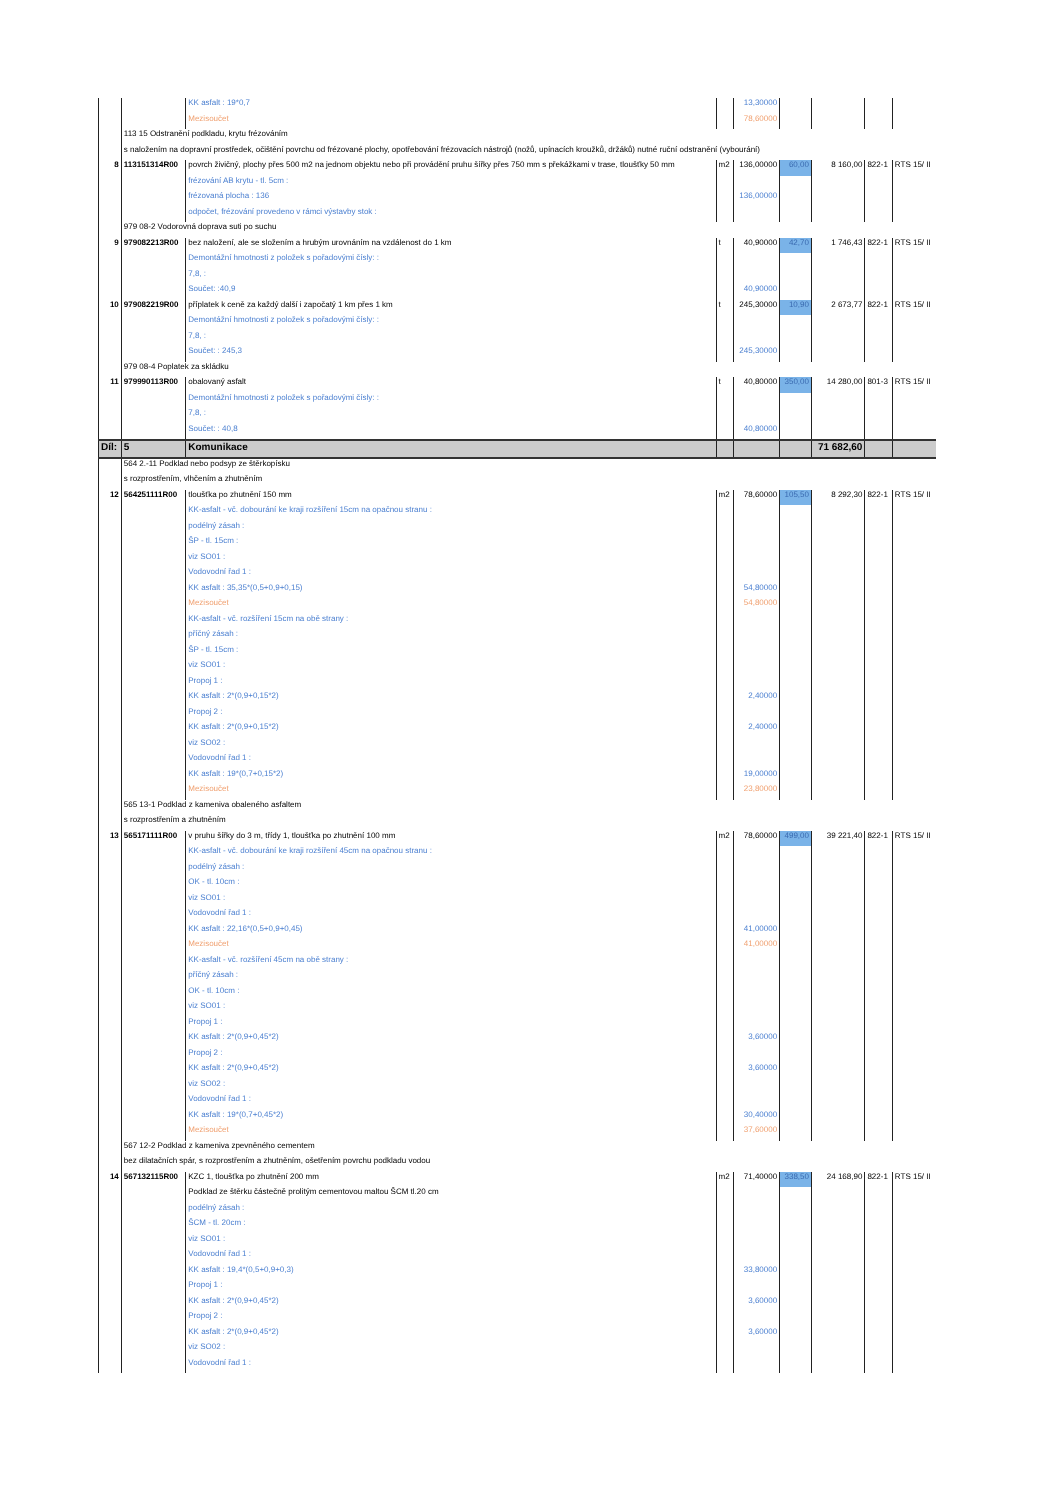| | | KK asfalt : 19*0,7 | | 13,30000 | | | | |
| | | Mezisoučet | | 78,60000 | | | | |
| | 113 15 Odstranění podkladu, krytu frézováním | | | | | | | |
| | s naložením na dopravní prostředek, očištění povrchu od frézované plochy, opotřebování frézovacích nástrojů (nožů, upínacích kroužků, držáků) nutné ruční odstranění (vybourání) | | | | | | | |
| 8 | 113151314R00 | povrch živičný, plochy přes 500 m2 na jednom objektu nebo při provádění pruhu šířky přes 750 mm s překážkami v trase, tloušťky 50 mm | m2 | 136,00000 | 60,00 | 8 160,00 | 822-1 | RTS 15/ II |
| | | frézování AB krytu - tl. 5cm : | | | | | | |
| | | frézovaná plocha : 136 | | 136,00000 | | | | |
| | | odpočet, frézování provedeno v rámci výstavby stok : | | | | | | |
| | 979 08-2 Vodorovná doprava suti po suchu | | | | | | | |
| 9 | 979082213R00 | bez naložení, ale se složením a hrubým urovnáním na vzdálenost do 1 km | t | 40,90000 | 42,70 | 1 746,43 | 822-1 | RTS 15/ II |
| | | Demontážní hmotnosti z položek s pořadovými čísly: : | | | | | | |
| | | 7,8, : | | | | | | |
| | | Součet: :40,9 | | 40,90000 | | | | |
| 10 | 979082219R00 | příplatek k ceně za každý další i započatý 1 km přes 1 km | t | 245,30000 | 10,90 | 2 673,77 | 822-1 | RTS 15/ II |
| | | Demontážní hmotnosti z položek s pořadovými čísly: : | | | | | | |
| | | 7,8, : | | | | | | |
| | | Součet: : 245,3 | | 245,30000 | | | | |
| | 979 08-4 Poplatek za skládku | | | | | | | |
| 11 | 979990113R00 | obalovaný asfalt | t | 40,80000 | 350,00 | 14 280,00 | 801-3 | RTS 15/ II |
| | | Demontážní hmotnosti z položek s pořadovými čísly: : | | | | | | |
| | | 7,8, : | | | | | | |
| | | Součet: : 40,8 | | 40,80000 | | | | |
| Díl: | 5 | Komunikace | | | | 71 682,60 | | |
| | 564 2.-11 Podklad nebo podsyp ze štěrkopísku | | | | | | | |
| | s rozprostřením, vlhčením a zhutněním | | | | | | | |
| 12 | 564251111R00 | tloušťka po zhutnění 150 mm | m2 | 78,60000 | 105,50 | 8 292,30 | 822-1 | RTS 15/ II |
| | | KK-asfalt - vč. dobourání ke kraji rozšíření 15cm na opačnou stranu : | | | | | | |
| | | podélný zásah : | | | | | | |
| | | ŠP - tl. 15cm : | | | | | | |
| | | viz SO01 : | | | | | | |
| | | Vodovodní řad 1 : | | | | | | |
| | | KK asfalt : 35,35*(0,5+0,9+0,15) | | 54,80000 | | | | |
| | | Mezisoučet | | 54,80000 | | | | |
| | | KK-asfalt - vč. rozšíření 15cm na obě strany : | | | | | | |
| | | příčný zásah : | | | | | | |
| | | ŠP - tl. 15cm : | | | | | | |
| | | viz SO01 : | | | | | | |
| | | Propoj 1 : | | | | | | |
| | | KK asfalt : 2*(0,9+0,15*2) | | 2,40000 | | | | |
| | | Propoj 2 : | | | | | | |
| | | KK asfalt : 2*(0,9+0,15*2) | | 2,40000 | | | | |
| | | viz SO02 : | | | | | | |
| | | Vodovodní řad 1 : | | | | | | |
| | | KK asfalt : 19*(0,7+0,15*2) | | 19,00000 | | | | |
| | | Mezisoučet | | 23,80000 | | | | |
| | 565 13-1 Podklad z kameniva obaleného asfaltem | | | | | | | |
| | s rozprostřením a zhutněním | | | | | | | |
| 13 | 565171111R00 | v pruhu šířky do 3 m, třídy 1, tloušťka po zhutnění 100 mm | m2 | 78,60000 | 499,00 | 39 221,40 | 822-1 | RTS 15/ II |
| | | KK-asfalt - vč. dobourání ke kraji rozšíření 45cm na opačnou stranu : | | | | | | |
| | | podélný zásah : | | | | | | |
| | | OK - tl. 10cm : | | | | | | |
| | | viz SO01 : | | | | | | |
| | | Vodovodní řad 1 : | | | | | | |
| | | KK asfalt : 22,16*(0,5+0,9+0,45) | | 41,00000 | | | | |
| | | Mezisoučet | | 41,00000 | | | | |
| | | KK-asfalt - vč. rozšíření 45cm na obě strany : | | | | | | |
| | | příčný zásah : | | | | | | |
| | | OK - tl. 10cm : | | | | | | |
| | | viz SO01 : | | | | | | |
| | | Propoj 1 : | | | | | | |
| | | KK asfalt : 2*(0,9+0,45*2) | | 3,60000 | | | | |
| | | Propoj 2 : | | | | | | |
| | | KK asfalt : 2*(0,9+0,45*2) | | 3,60000 | | | | |
| | | viz SO02 : | | | | | | |
| | | Vodovodní řad 1 : | | | | | | |
| | | KK asfalt : 19*(0,7+0,45*2) | | 30,40000 | | | | |
| | | Mezisoučet | | 37,60000 | | | | |
| | 567 12-2 Podklad z kameniva zpevněného cementem | | | | | | | |
| | bez dilatačních spár, s rozprostřením a zhutněním, ošetřením povrchu podkladu vodou | | | | | | | |
| 14 | 567132115R00 | KZC 1, tloušťka po zhutnění 200 mm | m2 | 71,40000 | 338,50 | 24 168,90 | 822-1 | RTS 15/ II |
| | | Podklad ze štěrku částečně prolitým cementovou maltou ŠCM tl.20 cm | | | | | | |
| | | podélný zásah : | | | | | | |
| | | ŠCM - tl. 20cm : | | | | | | |
| | | viz SO01 : | | | | | | |
| | | Vodovodní řad 1 : | | | | | | |
| | | KK asfalt : 19,4*(0,5+0,9+0,3) | | 33,80000 | | | | |
| | | Propoj 1 : | | | | | | |
| | | KK asfalt : 2*(0,9+0,45*2) | | 3,60000 | | | | |
| | | Propoj 2 : | | | | | | |
| | | KK asfalt : 2*(0,9+0,45*2) | | 3,60000 | | | | |
| | | viz SO02 : | | | | | | |
| | | Vodovodní řad 1 : | | | | | | |